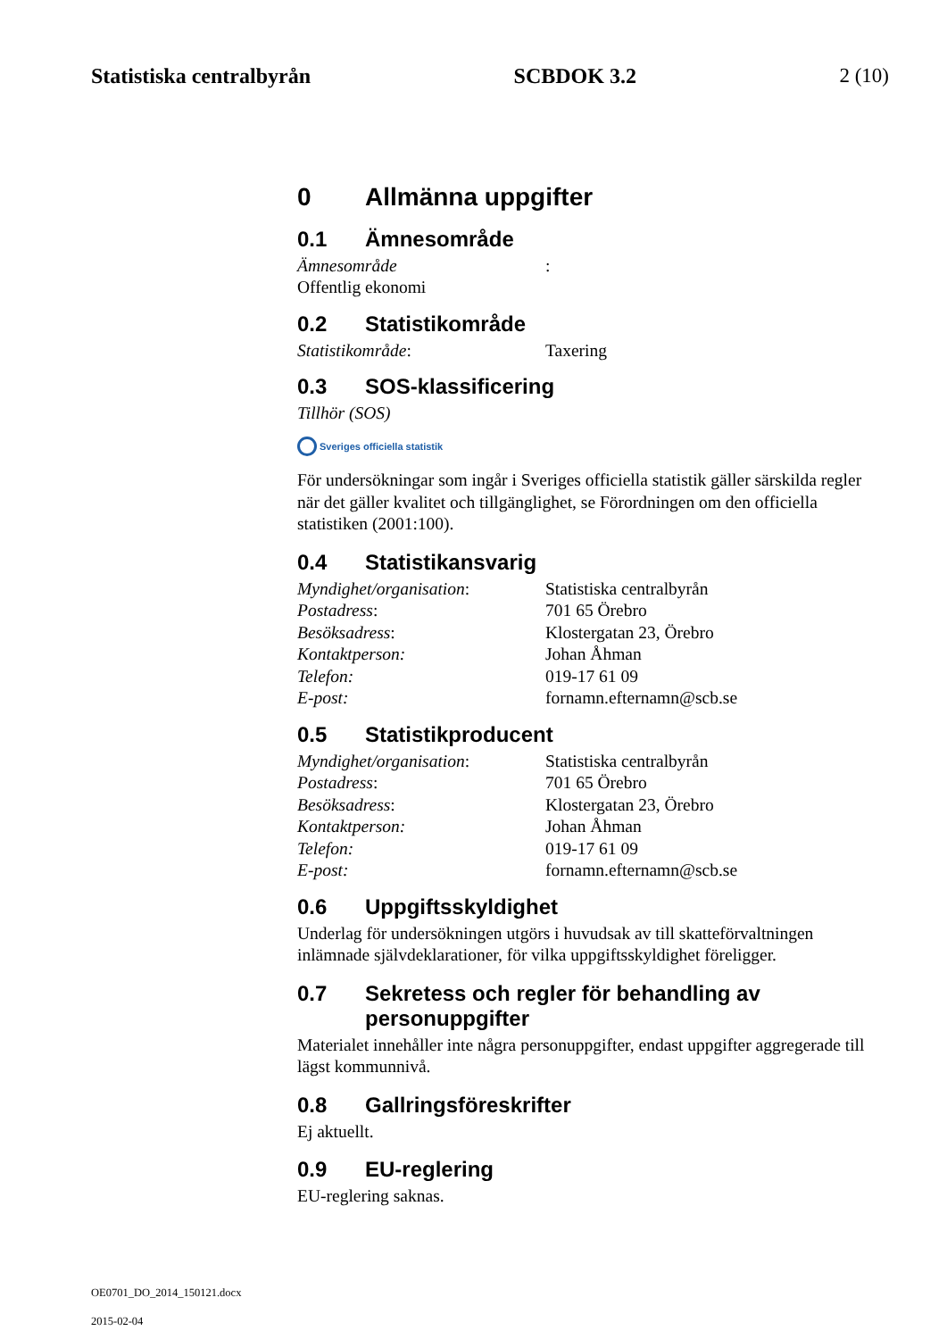Statistiska centralbyrån SCBDOK 3.2 2 (10)
0 Allmänna uppgifter
0.1 Ämnesområde
Ämnesområde: Offentlig ekonomi
0.2 Statistikområde
Statistikområde: Taxering
0.3 SOS-klassificering
Tillhör (SOS)
Sveriges officiella statistik
För undersökningar som ingår i Sveriges officiella statistik gäller särskilda regler när det gäller kvalitet och tillgänglighet, se Förordningen om den officiella statistiken (2001:100).
0.4 Statistikansvarig
Myndighet/organisation: Statistiska centralbyrån Postadress: 701 65 Örebro Besöksadress: Klostergatan 23, Örebro Kontaktperson: Johan Åhman Telefon: 019-17 61 09 E-post: fornamn.efternamn@scb.se
0.5 Statistikproducent
Myndighet/organisation: Statistiska centralbyrån Postadress: 701 65 Örebro Besöksadress: Klostergatan 23, Örebro Kontaktperson: Johan Åhman Telefon: 019-17 61 09 E-post: fornamn.efternamn@scb.se
0.6 Uppgiftsskyldighet
Underlag för undersökningen utgörs i huvudsak av till skatteförvaltningen inlämnade självdeklarationer, för vilka uppgiftsskyldighet föreligger.
0.7 Sekretess och regler för behandling av personuppgifter
Materialet innehåller inte några personuppgifter, endast uppgifter aggregerade till lägst kommunnivå.
0.8 Gallringsföreskrifter
Ej aktuellt.
0.9 EU-reglering
EU-reglering saknas.
OE0701_DO_2014_150121.docx
2015-02-04